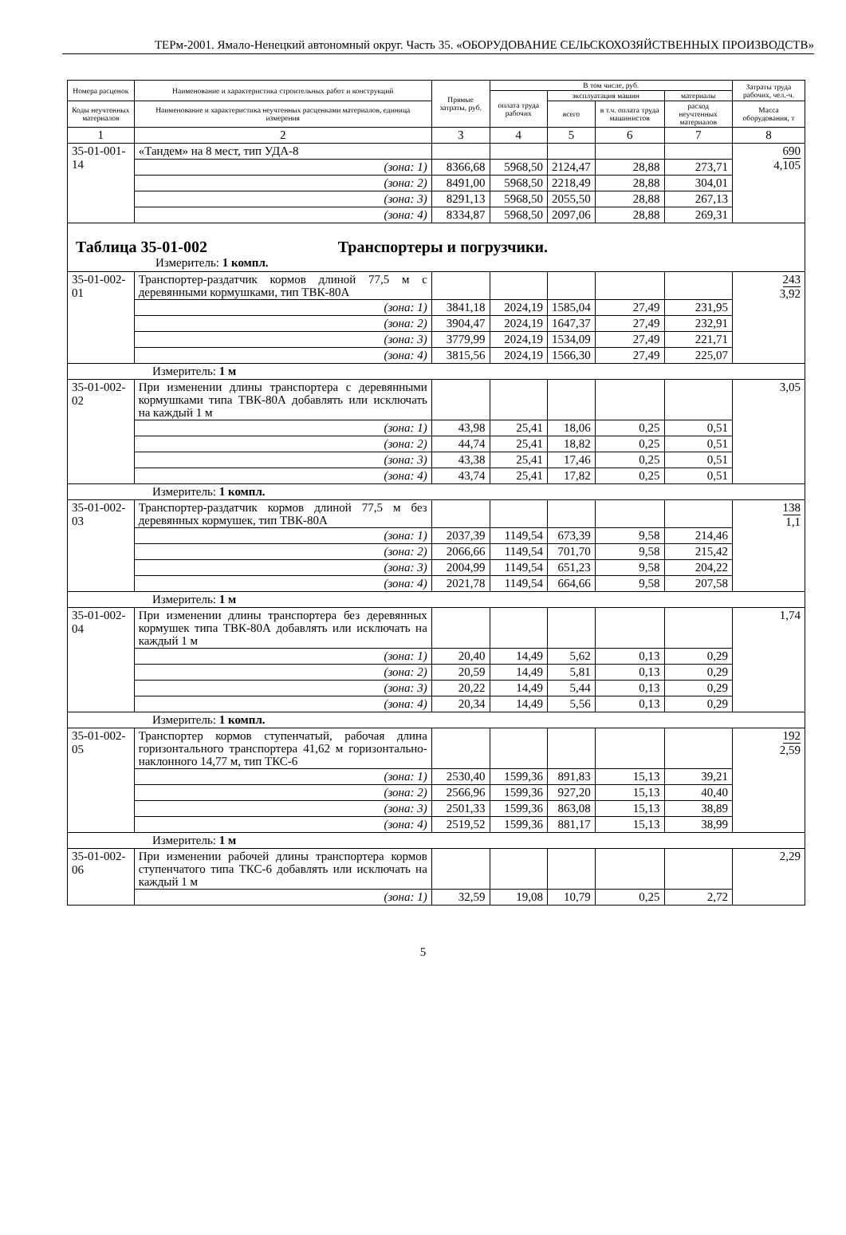ТЕРм-2001. Ямало-Ненецкий автономный округ. Часть 35. «ОБОРУДОВАНИЕ СЕЛЬСКОХОЗЯЙСТВЕННЫХ ПРОИЗВОДСТВ»
| Номера расценок | Наименование и характеристика строительных работ и конструкций | Прямые затраты, руб. | В том числе, руб. | | | | Затраты труда рабочих, чел.-ч. |
| --- | --- | --- | --- | --- | --- | --- | --- |
| | | | оплата труда рабочих | эксплуатация машин | | материалы | |
| | | | | всего | в т.ч. оплата труда машинистов | расход неучтенных материалов | |
| Коды неучтенных материалов | Наименование и характеристика неучтенных расценками материалов, единица измерения | | | | | | Масса оборудования, т |
| 1 | 2 | 3 | 4 | 5 | 6 | 7 | 8 |
| 35-01-001-14 | «Тандем» на 8 мест, тип УДА-8 | | | | | | 690 4,105 |
| | (зона: 1) | 8366,68 | 5968,50 | 2124,47 | 28,88 | 273,71 | |
| | (зона: 2) | 8491,00 | 5968,50 | 2218,49 | 28,88 | 304,01 | |
| | (зона: 3) | 8291,13 | 5968,50 | 2055,50 | 28,88 | 267,13 | |
| | (зона: 4) | 8334,87 | 5968,50 | 2097,06 | 28,88 | 269,31 | |
| Таблица 35-01-002 Транспортеры и погрузчики. Измеритель: 1 компл. | | | | | | | |
| 35-01-002-01 | Транспортер-раздатчик кормов длиной 77,5 м с деревянными кормушками, тип ТВК-80А | | | | | | 243 3,92 |
| | (зона: 1) | 3841,18 | 2024,19 | 1585,04 | 27,49 | 231,95 | |
| | (зона: 2) | 3904,47 | 2024,19 | 1647,37 | 27,49 | 232,91 | |
| | (зона: 3) | 3779,99 | 2024,19 | 1534,09 | 27,49 | 221,71 | |
| | (зона: 4) | 3815,56 | 2024,19 | 1566,30 | 27,49 | 225,07 | |
| Измеритель: 1 м | | | | | | | |
| 35-01-002-02 | При изменении длины транспортера с деревянными кормушками типа ТВК-80А добавлять или исключать на каждый 1 м | | | | | | 3,05 |
| | (зона: 1) | 43,98 | 25,41 | 18,06 | 0,25 | 0,51 | |
| | (зона: 2) | 44,74 | 25,41 | 18,82 | 0,25 | 0,51 | |
| | (зона: 3) | 43,38 | 25,41 | 17,46 | 0,25 | 0,51 | |
| | (зона: 4) | 43,74 | 25,41 | 17,82 | 0,25 | 0,51 | |
| Измеритель: 1 компл. | | | | | | | |
| 35-01-002-03 | Транспортер-раздатчик кормов длиной 77,5 м без деревянных кормушек, тип ТВК-80А | | | | | | 138 1,1 |
| | (зона: 1) | 2037,39 | 1149,54 | 673,39 | 9,58 | 214,46 | |
| | (зона: 2) | 2066,66 | 1149,54 | 701,70 | 9,58 | 215,42 | |
| | (зона: 3) | 2004,99 | 1149,54 | 651,23 | 9,58 | 204,22 | |
| | (зона: 4) | 2021,78 | 1149,54 | 664,66 | 9,58 | 207,58 | |
| Измеритель: 1 м | | | | | | | |
| 35-01-002-04 | При изменении длины транспортера без деревянных кормушек типа ТВК-80А добавлять или исключать на каждый 1 м | | | | | | 1,74 |
| | (зона: 1) | 20,40 | 14,49 | 5,62 | 0,13 | 0,29 | |
| | (зона: 2) | 20,59 | 14,49 | 5,81 | 0,13 | 0,29 | |
| | (зона: 3) | 20,22 | 14,49 | 5,44 | 0,13 | 0,29 | |
| | (зона: 4) | 20,34 | 14,49 | 5,56 | 0,13 | 0,29 | |
| Измеритель: 1 компл. | | | | | | | |
| 35-01-002-05 | Транспортер кормов ступенчатый, рабочая длина горизонтального транспортера 41,62 м горизонтально-наклонного 14,77 м, тип ТКС-6 | | | | | | 192 2,59 |
| | (зона: 1) | 2530,40 | 1599,36 | 891,83 | 15,13 | 39,21 | |
| | (зона: 2) | 2566,96 | 1599,36 | 927,20 | 15,13 | 40,40 | |
| | (зона: 3) | 2501,33 | 1599,36 | 863,08 | 15,13 | 38,89 | |
| | (зона: 4) | 2519,52 | 1599,36 | 881,17 | 15,13 | 38,99 | |
| Измеритель: 1 м | | | | | | | |
| 35-01-002-06 | При изменении рабочей длины транспортера кормов ступенчатого типа ТКС-6 добавлять или исключать на каждый 1 м | | | | | | 2,29 |
| | (зона: 1) | 32,59 | 19,08 | 10,79 | 0,25 | 2,72 | |
5